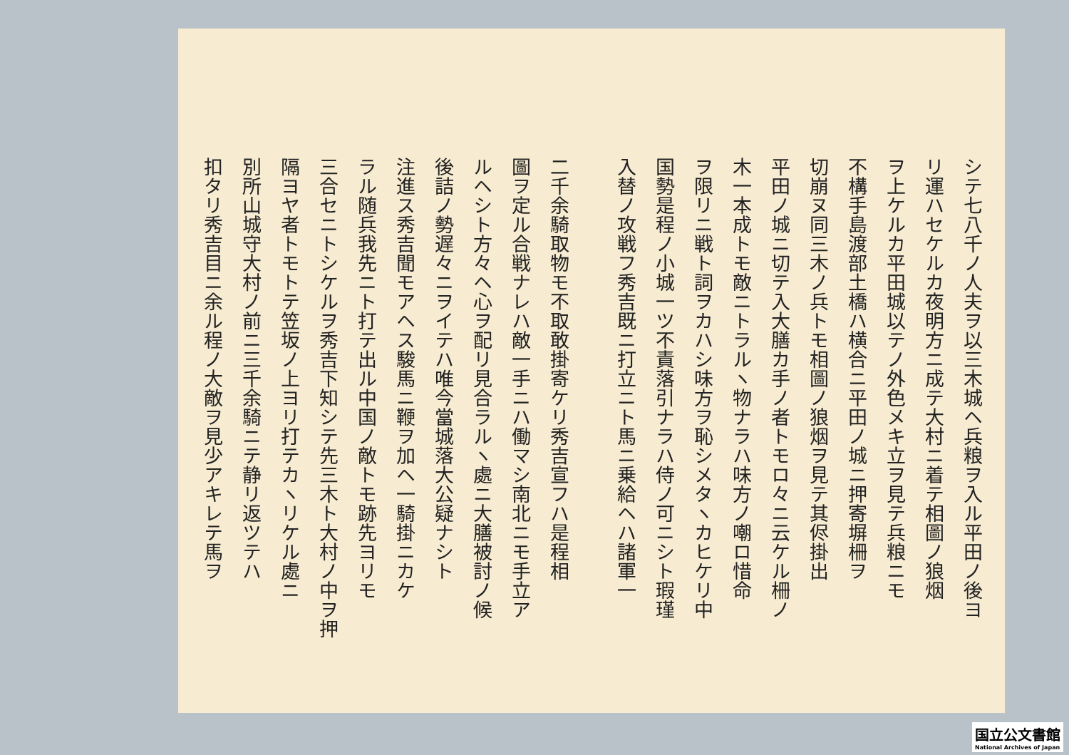シテ七八千ノ人夫ヲ以三木城ヘ兵粮ヲ入ル平田ノ後ヨ
リ運ハセケルカ夜明方ニ成テ大村ニ着テ相圖ノ狼烟
ヲ上ケルカ平田城以テノ外色メキ立ヲ見テ兵粮ニモ
不構手島渡部土橋ハ横合ニ平田ノ城ニ押寄塀柵ヲ
切崩ヌ同三木ノ兵トモ相圖ノ狼烟ヲ見テ其侭掛出
平田ノ城ニ切テ入大膳カ手ノ者トモロ々ニ云ケル柵ノ
木一本成トモ敵ニトラルヽ物ナラハ味方ノ嘲ロ惜命
ヲ限リニ戦ト詞ヲカハシ味方ヲ恥シメタヽカヒケリ中
国勢是程ノ小城一ツ不責落引ナラハ侍ノ可ニシト瑕瑾
入替ノ攻戦フ秀吉既ニ打立ニト馬ニ乗給ヘハ諸軍一
二千余騎取物モ不取敢掛寄ケリ秀吉宣フハ是程相
圖ヲ定ル合戦ナレハ敵一手ニハ働マシ南北ニモ手立ア
ルヘシト方々ヘ心ヲ配リ見合ラルヽ處ニ大膳被討ノ候
後詰ノ勢遅々ニヲイテハ唯今當城落大公疑ナシト
注進ス秀吉聞モアヘス駿馬ニ鞭ヲ加ヘ一騎掛ニカケ
ラル随兵我先ニト打テ出ル中国ノ敵トモ跡先ヨリモ
三合セニトシケルヲ秀吉下知シテ先三木ト大村ノ中ヲ押
隔ヨヤ者トモトテ笠坂ノ上ヨリ打テカヽリケル處ニ
別所山城守大村ノ前ニ三千余騎ニテ静リ返ツテハ
扣タリ秀吉目ニ余ル程ノ大敵ヲ見少アキレテ馬ヲ
国立公文書館
National Archives of Japan